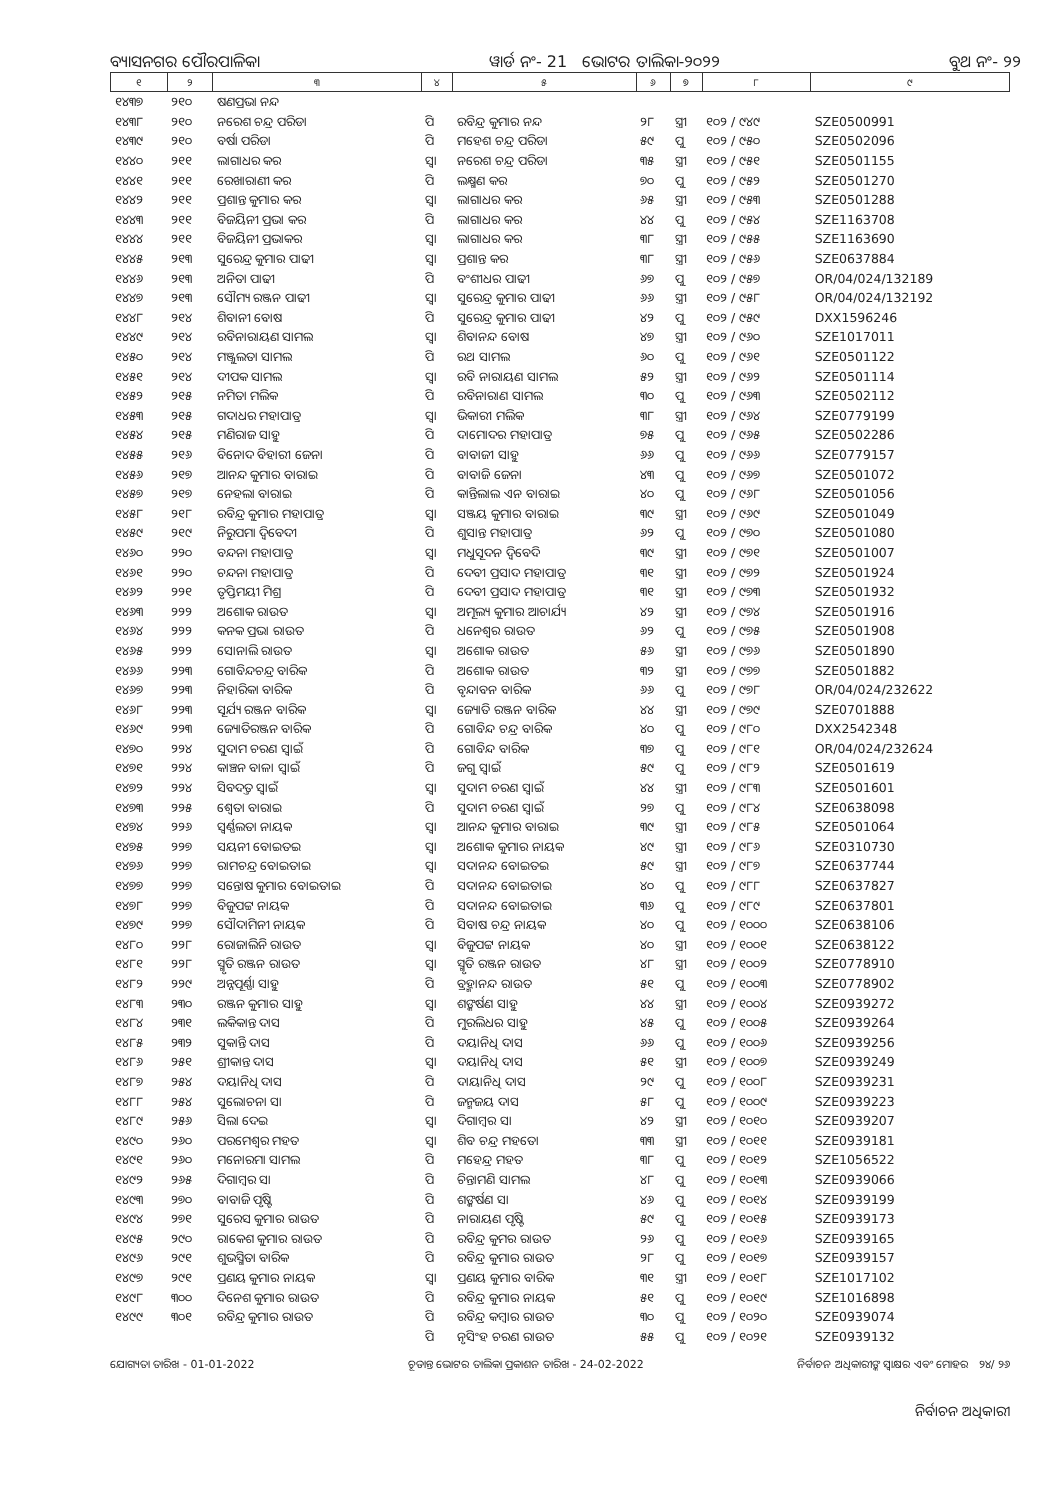ବ୍ୟାସନଗର ପୌରପାଳିକା ୱାର୍ଡ ନଂ- 21 ଭୋଟର ତାଲିକା-୨୦୨୨ ବୁଥ ନଂ- ୨୨
| ୧ | ୨ | ୩ | ୪ | ୫ | ୬ | ୭ | ୮ | ୯ |
| --- | --- | --- | --- | --- | --- | --- | --- | --- |
| ୧୪୩୭ | ୨୧୦ | ଷଣପ୍ରଭା ନନ୍ଦ | | | | | | |
| ୧୪୩୮ | ୨୧୦ | ନରେଶ ଚନ୍ଦ୍ର ପରିଡା | ପି | ରବିନ୍ଦ୍ର କୁମାର ନନ୍ଦ | ୨୮ | ସ୍ତ୍ରୀ | ୧୦୨ / ୯୪୯ | SZE0500991 |
| ୧୪୩୯ | ୨୧୦ | ବର୍ଷା ପରିଡା | ପି | ମହେଶ ଚନ୍ଦ୍ର ପରିଡା | ୫୯ | ପୁ | ୧୦୨ / ୯୫୦ | SZE0502096 |
| ୧୪୪୦ | ୨୧୧ | ଲାଗାଧର କର | ସ୍ୱା | ନରେଶ ଚନ୍ଦ୍ର ପରିଡା | ୩୫ | ସ୍ତ୍ରୀ | ୧୦୨ / ୯୫୧ | SZE0501155 |
| ୧୪୪୧ | ୨୧୧ | ରେଖାରାଣୀ କର | ପି | ଲକ୍ଷ୍ମଣ କର | ୭୦ | ପୁ | ୧୦୨ / ୯୫୨ | SZE0501270 |
| ୧୪୪୨ | ୨୧୧ | ପ୍ରଶାନ୍ତ କୁମାର କର | ସ୍ୱା | ଲାଗାଧର କର | ୬୫ | ସ୍ତ୍ରୀ | ୧୦୨ / ୯୫୩ | SZE0501288 |
| ୧୪୪୩ | ୨୧୧ | ବିଜୟିନୀ ପ୍ରଭା କର | ପି | ଲାଗାଧର କର | ୪୪ | ପୁ | ୧୦୨ / ୯୫୪ | SZE1163708 |
| ୧୪୪୪ | ୨୧୧ | ବିଜୟିନୀ ପ୍ରଭାକର | ସ୍ୱା | ଲାଗାଧର କର | ୩୮ | ସ୍ତ୍ରୀ | ୧୦୨ / ୯୫୫ | SZE1163690 |
| ୧୪୪୫ | ୨୧୩ | ସୁରେନ୍ଦ୍ର କୁମାର ପାଢୀ | ସ୍ୱା | ପ୍ରଶାନ୍ତ କର | ୩୮ | ସ୍ତ୍ରୀ | ୧୦୨ / ୯୫୬ | SZE0637884 |
| ୧୪୪୬ | ୨୧୩ | ଅନିତା ପାଢୀ | ପି | ବଂଶୀଧର ପାଢୀ | ୬୭ | ପୁ | ୧୦୨ / ୯୫୭ | OR/04/024/132189 |
| ୧୪୪୭ | ୨୧୩ | ସୌମ୍ୟ ରଞ୍ଜନ ପାଢୀ | ସ୍ୱା | ସୁରେନ୍ଦ୍ର କୁମାର ପାଢୀ | ୬୬ | ସ୍ତ୍ରୀ | ୧୦୨ / ୯୫୮ | OR/04/024/132192 |
| ୧୪୪୮ | ୨୧୪ | ଶିବାନୀ ବୋଷ | ପି | ସୁରେନ୍ଦ୍ର କୁମାର ପାଢୀ | ୪୨ | ପୁ | ୧୦୨ / ୯୫୯ | DXX1596246 |
| ୧୪୪୯ | ୨୧୪ | ରବିନାରାୟଣ ସାମଲ | ସ୍ୱା | ଶିବାନନ୍ଦ ବୋଷ | ୪୭ | ସ୍ତ୍ରୀ | ୧୦୨ / ୯୬୦ | SZE1017011 |
| ୧୪୫୦ | ୨୧୪ | ମଞ୍ଜୁଲତା ସାମଲ | ପି | ରଥ ସାମଲ | ୬୦ | ପୁ | ୧୦୨ / ୯୬୧ | SZE0501122 |
| ୧୪୫୧ | ୨୧୪ | ଦୀପକ ସାମଲ | ସ୍ୱା | ରବି ନାରାୟଣ ସାମଲ | ୫୨ | ସ୍ତ୍ରୀ | ୧୦୨ / ୯୬୨ | SZE0501114 |
| ୧୪୫୨ | ୨୧୫ | ନମିତା ମଲିକ | ପି | ରବିନାରାଣ ସାମଲ | ୩୦ | ପୁ | ୧୦୨ / ୯୬୩ | SZE0502112 |
| ୧୪୫୩ | ୨୧୫ | ଗଦାଧର ମହାପାତ୍ର | ସ୍ୱା | ଭିକାରୀ ମଲିକ | ୩୮ | ସ୍ତ୍ରୀ | ୧୦୨ / ୯୬୪ | SZE0779199 |
| ୧୪୫୪ | ୨୧୫ | ମଣିରାଜ ସାହୁ | ପି | ଦାମୋଦର ମହାପାତ୍ର | ୭୫ | ପୁ | ୧୦୨ / ୯୬୫ | SZE0502286 |
| ୧୪୫୫ | ୨୧୬ | ବିନୋଦ ବିହାରୀ ଜେନା | ପି | ବାବାଜୀ ସାହୁ | ୬୬ | ପୁ | ୧୦୨ / ୯୬୬ | SZE0779157 |
| ୧୪୫୬ | ୨୧୭ | ଆନନ୍ଦ କୁମାର ବାରାଇ | ପି | ବାବାଜି ଜେନା | ୪୩ | ପୁ | ୧୦୨ / ୯୬୭ | SZE0501072 |
| ୧୪୫୭ | ୨୧୭ | ନେହଲା ବାରାଇ | ପି | କାନ୍ତିଲାଲ ଏନ ବାରାଇ | ୪୦ | ପୁ | ୧୦୨ / ୯୬୮ | SZE0501056 |
| ୧୪୫୮ | ୨୧୮ | ରବିନ୍ଦ୍ର କୁମାର ମହାପାତ୍ର | ସ୍ୱା | ସଞ୍ଜୟ କୁମାର ବାରାଇ | ୩୯ | ସ୍ତ୍ରୀ | ୧୦୨ / ୯୬୯ | SZE0501049 |
| ୧୪୫୯ | ୨୧୯ | ନିରୁପମା ଦ୍ୱିବେଦୀ | ପି | ଶୁସାନ୍ତ ମହାପାତ୍ର | ୬୨ | ପୁ | ୧୦୨ / ୯୭୦ | SZE0501080 |
| ୧୪୬୦ | ୨୨୦ | ବନ୍ଦନା ମହାପାତ୍ର | ସ୍ୱା | ମଧୁସୂଦନ ଦ୍ୱିବେଦି | ୩୯ | ସ୍ତ୍ରୀ | ୧୦୨ / ୯୭୧ | SZE0501007 |
| ୧୪୬୧ | ୨୨୦ | ଚନ୍ଦନା ମହାପାତ୍ର | ପି | ଦେବୀ ପ୍ରସାଦ ମହାପାତ୍ର | ୩୧ | ସ୍ତ୍ରୀ | ୧୦୨ / ୯୭୨ | SZE0501924 |
| ୧୪୬୨ | ୨୨୧ | ତୃପ୍ତିମୟୀ ମିଶ୍ର | ପି | ଦେବୀ ପ୍ରସାଦ ମହାପାତ୍ର | ୩୧ | ସ୍ତ୍ରୀ | ୧୦୨ / ୯୭୩ | SZE0501932 |
| ୧୪୬୩ | ୨୨୨ | ଅଶୋକ ରାଉତ | ସ୍ୱା | ଅମୂଲ୍ୟ କୁମାର ଆଚାର୍ଯ୍ୟ | ୪୨ | ସ୍ତ୍ରୀ | ୧୦୨ / ୯୭୪ | SZE0501916 |
| ୧୪୬୪ | ୨୨୨ | କନକ ପ୍ରଭା ରାଉତ | ପି | ଧନେଶ୍ୱର ରାଉତ | ୬୨ | ପୁ | ୧୦୨ / ୯୭୫ | SZE0501908 |
| ୧୪୬୫ | ୨୨୨ | ସୋନାଲି ରାଉତ | ସ୍ୱା | ଅଶୋକ ରାଉତ | ୫୬ | ସ୍ତ୍ରୀ | ୧୦୨ / ୯୭୬ | SZE0501890 |
| ୧୪୬୬ | ୨୨୩ | ଗୋବିନ୍ଦଚନ୍ଦ୍ର ବାରିକ | ପି | ଅଶୋକ ରାଉତ | ୩୨ | ସ୍ତ୍ରୀ | ୧୦୨ / ୯୭୭ | SZE0501882 |
| ୧୪୬୭ | ୨୨୩ | ନିହାରିକା ବାରିକ | ପି | ବୃନ୍ଦାବନ ବାରିକ | ୬୬ | ପୁ | ୧୦୨ / ୯୭୮ | OR/04/024/232622 |
| ୧୪୬୮ | ୨୨୩ | ସୂର୍ଯ୍ୟ ରଞ୍ଜନ ବାରିକ | ସ୍ୱା | ଜ୍ୟୋତି ରଞ୍ଜନ ବାରିକ | ୪୪ | ସ୍ତ୍ରୀ | ୧୦୨ / ୯୭୯ | SZE0701888 |
| ୧୪୬୯ | ୨୨୩ | ଜ୍ୟୋତିରଞ୍ଜନ ବାରିକ | ପି | ଗୋବିନ୍ଦ ଚନ୍ଦ୍ର ବାରିକ | ୪୦ | ପୁ | ୧୦୨ / ୯୮୦ | DXX2542348 |
| ୧୪୭୦ | ୨୨୪ | ସୁଦାମ ଚରଣ ସ୍ୱାଇଁ | ପି | ଗୋବିନ୍ଦ ବାରିକ | ୩୭ | ପୁ | ୧୦୨ / ୯୮୧ | OR/04/024/232624 |
| ୧୪୭୧ | ୨୨୪ | କାଞ୍ଚନ ବାଳା ସ୍ୱାଇଁ | ପି | ଜଗୁ ସ୍ୱାଇଁ | ୫୯ | ପୁ | ୧୦୨ / ୯୮୨ | SZE0501619 |
| ୧୪୭୨ | ୨୨୪ | ସିବଦତ୍ତ ସ୍ୱାଇଁ | ସ୍ୱା | ସୁଦାମ ଚରଣ ସ୍ୱାଇଁ | ୪୪ | ସ୍ତ୍ରୀ | ୧୦୨ / ୯୮୩ | SZE0501601 |
| ୧୪୭୩ | ୨୨୫ | ଶ୍ୱେତା ବାରାଇ | ପି | ସୁଦାମ ଚରଣ ସ୍ୱାଇଁ | ୨୭ | ପୁ | ୧୦୨ / ୯୮୪ | SZE0638098 |
| ୧୪୭୪ | ୨୨୬ | ସ୍ୱର୍ଣ୍ଣଲତା ନାୟକ | ସ୍ୱା | ଆନନ୍ଦ କୁମାର ବାରାଇ | ୩୯ | ସ୍ତ୍ରୀ | ୧୦୨ / ୯୮୫ | SZE0501064 |
| ୧୪୭୫ | ୨୨୭ | ସୟନୀ ବୋଇତଇ | ସ୍ୱା | ଅଶୋକ କୁମାର ନାୟକ | ୪୯ | ସ୍ତ୍ରୀ | ୧୦୨ / ୯୮୬ | SZE0310730 |
| ୧୪୭୬ | ୨୨୭ | ରାମଚନ୍ଦ୍ର ବୋଇତାଇ | ସ୍ୱା | ସଦାନନ୍ଦ ବୋଇତଇ | ୫୯ | ସ୍ତ୍ରୀ | ୧୦୨ / ୯୮୭ | SZE0637744 |
| ୧୪୭୭ | ୨୨୭ | ସନ୍ତୋଷ କୁମାର ବୋଇତାଇ | ପି | ସଦାନନ୍ଦ ବୋଇତାଇ | ୪୦ | ପୁ | ୧୦୨ / ୯୮୮ | SZE0637827 |
| ୧୪୭୮ | ୨୨୭ | ବିଜୁପଟ୍ଟ ନାୟକ | ପି | ସଦାନନ୍ଦ ବୋଇତାଇ | ୩୬ | ପୁ | ୧୦୨ / ୯୮୯ | SZE0637801 |
| ୧୪୭୯ | ୨୨୭ | ସୌଦାମିନୀ ନାୟକ | ପି | ସିବାଷ ଚନ୍ଦ୍ର ନାୟକ | ୪୦ | ପୁ | ୧୦୨ / ୧୦୦୦ | SZE0638106 |
| ୧୪୮୦ | ୨୨୮ | ରୋଜାଲିନି ରାଉତ | ସ୍ୱା | ବିଜୁପଟ୍ଟ ନାୟକ | ୪୦ | ସ୍ତ୍ରୀ | ୧୦୨ / ୧୦୦୧ | SZE0638122 |
| ୧୪୮୧ | ୨୨୮ | ସ୍ମୃତି ରଞ୍ଜନ ରାଉତ | ସ୍ୱା | ସ୍ମୃତି ରଞ୍ଜନ ରାଉତ | ୪୮ | ସ୍ତ୍ରୀ | ୧୦୨ / ୧୦୦୨ | SZE0778910 |
| ୧୪୮୨ | ୨୨୯ | ଅନ୍ନପୂର୍ଣ୍ଣା ସାହୁ | ପି | ବ୍ରହ୍ମାନନ୍ଦ ରାଉତ | ୫୧ | ପୁ | ୧୦୨ / ୧୦୦୩ | SZE0778902 |
| ୧୪୮୩ | ୨୩୦ | ରଞ୍ଜନ କୁମାର ସାହୁ | ସ୍ୱା | ଶଙ୍କର୍ଷଣ ସାହୁ | ୪୪ | ସ୍ତ୍ରୀ | ୧୦୨ / ୧୦୦୪ | SZE0939272 |
| ୧୪୮୪ | ୨୩୧ | ଲକିକାନ୍ତ ଦାସ | ପି | ମୁରଲିଧର ସାହୁ | ୪୫ | ପୁ | ୧୦୨ / ୧୦୦୫ | SZE0939264 |
| ୧୪୮୫ | ୨୩୨ | ସୁକାନ୍ତି ଦାସ | ପି | ଦୟାନିଧି ଦାସ | ୬୬ | ପୁ | ୧୦୨ / ୧୦୦୬ | SZE0939256 |
| ୧୪୮୬ | ୨୫୧ | ଶ୍ରୀକାନ୍ତ ଦାସ | ସ୍ୱା | ଦୟାନିଧି ଦାସ | ୫୧ | ସ୍ତ୍ରୀ | ୧୦୨ / ୧୦୦୭ | SZE0939249 |
| ୧୪୮୭ | ୨୫୪ | ଦୟାନିଧି ଦାସ | ପି | ଦାୟାନିଧି ଦାସ | ୨୯ | ପୁ | ୧୦୨ / ୧୦୦୮ | SZE0939231 |
| ୧୪୮୮ | ୨୫୪ | ସୁଲୋଚନା ସା | ପି | ଜନ୍ମଜୟ ଦାସ | ୫୮ | ପୁ | ୧୦୨ / ୧୦୦୯ | SZE0939223 |
| ୧୪୮୯ | ୨୫୬ | ସିଲା ଦେଇ | ସ୍ୱା | ଦିଗାମ୍ବର ସା | ୪୨ | ସ୍ତ୍ରୀ | ୧୦୨ / ୧୦୧୦ | SZE0939207 |
| ୧୪୯୦ | ୨୬୦ | ପରମେଶ୍ୱର ମହତ | ସ୍ୱା | ଶିବ ଚନ୍ଦ୍ର ମହତୋ | ୩୩ | ସ୍ତ୍ରୀ | ୧୦୨ / ୧୦୧୧ | SZE0939181 |
| ୧୪୯୧ | ୨୬୦ | ମନୋରମା ସାମଲ | ପି | ମହେନ୍ଦ୍ର ମହତ | ୩୮ | ପୁ | ୧୦୨ / ୧୦୧୨ | SZE1056522 |
| ୧୪୯୨ | ୨୬୫ | ଦିଗାମ୍ବର ସା | ପି | ଚିନ୍ତାମଣି ସାମଲ | ୪୮ | ପୁ | ୧୦୨ / ୧୦୧୩ | SZE0939066 |
| ୧୪୯୩ | ୨୭୦ | ବାବାଜି ପୃଷ୍ଟି | ପି | ଶଙ୍କର୍ଷଣ ସା | ୪୬ | ପୁ | ୧୦୨ / ୧୦୧୪ | SZE0939199 |
| ୧୪୯୪ | ୨୭୧ | ସୁରେସ କୁମାର ରାଉତ | ପି | ନାରାୟଣ ପୃଷ୍ଟି | ୫୯ | ପୁ | ୧୦୨ / ୧୦୧୫ | SZE0939173 |
| ୧୪୯୫ | ୨୯୦ | ରାକେଶ କୁମାର ରାଉତ | ପି | ରବିନ୍ଦ୍ର କୁମର ରାଉତ | ୨୬ | ପୁ | ୧୦୨ / ୧୦୧୬ | SZE0939165 |
| ୧୪୯୬ | ୨୯୧ | ଶୁଭସ୍ମିତା ବାରିକ | ପି | ରବିନ୍ଦ୍ର କୁମାର ରାଉତ | ୨୮ | ପୁ | ୧୦୨ / ୧୦୧୭ | SZE0939157 |
| ୧୪୯୭ | ୨୯୧ | ପ୍ରଣୟ କୁମାର ନାୟକ | ସ୍ୱା | ପ୍ରଣୟ କୁମାର ବାରିକ | ୩୧ | ସ୍ତ୍ରୀ | ୧୦୨ / ୧୦୧୮ | SZE1017102 |
| ୧୪୯୮ | ୩୦୦ | ଦିନେଶ କୁମାର ରାଉତ | ପି | ରବିନ୍ଦ୍ର କୁମାର ନାୟକ | ୫୧ | ପୁ | ୧୦୨ / ୧୦୧୯ | SZE1016898 |
| ୧୪୯୯ | ୩୦୧ | ରବିନ୍ଦ୍ର କୁମାର ରାଉତ | ପି | ରବିନ୍ଦ୍ର କମ୍ବାର ରାଉତ | ୩୦ | ପୁ | ୧୦୨ / ୧୦୨୦ | SZE0939074 |
| | | | ପି | ନୃସିଂହ ଚରଣ ରାଉତ | ୫୫ | ପୁ | ୧୦୨ / ୧୦୨୧ | SZE0939132 |
ଯୋଗ୍ୟତା ତାରିଖ - 01-01-2022 ଚୂଡାନ୍ତ ଭୋଟର ତାଲିକା ପ୍ରକାଶନ ତାରିଖ - 24-02-2022 ନିର୍ବାଚନ ଅଧିକାରୀଙ୍କ ସ୍ୱାକ୍ଷର ଏବଂ ମୋହର ୨୪/ ୨୬
ନିର୍ବାଚନ ଅଧିକାରୀ